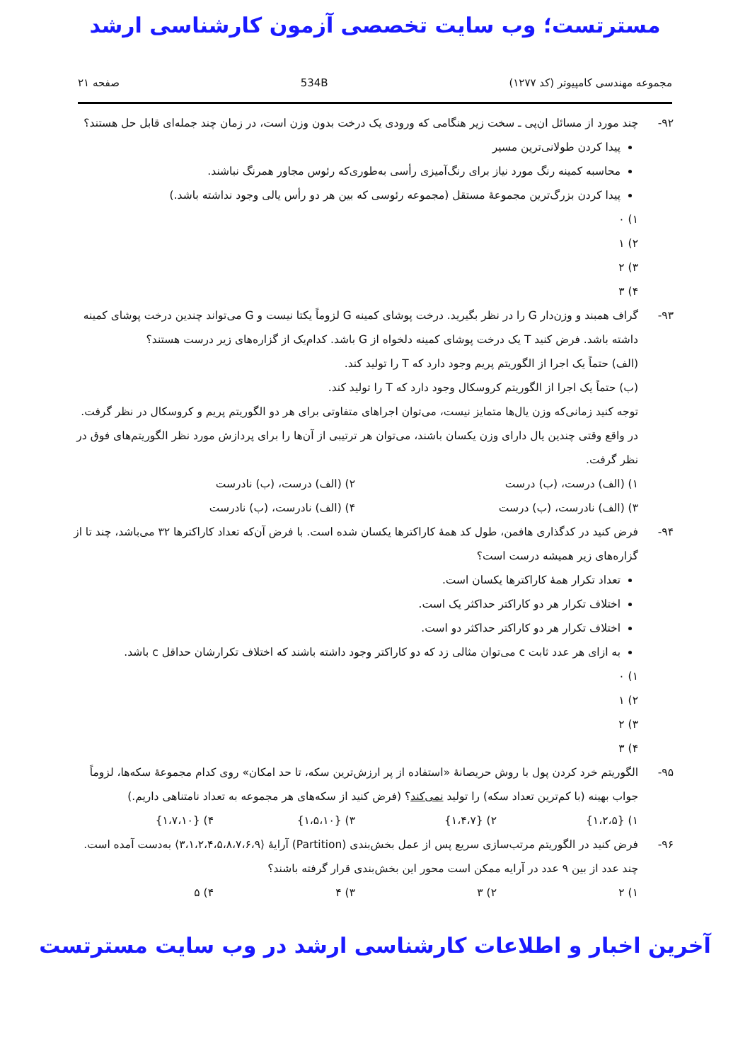مسترتست؛ وب سایت تخصصی آزمون کارشناسی ارشد
مجموعه مهندسی کامپیوتر (کد ۱۲۷۷) 534B صفحه ۲۱
۹۲- چند مورد از مسائل ان‌پی ـ سخت زیر هنگامی که ورودی یک درخت بدون وزن است، در زمان چند جمله‌ای قابل حل هستند؟
پیدا کردن طولانی‌ترین مسیر
محاسبه کمینه رنگ مورد نیاز برای رنگ‌آمیزی رأسی به‌طوری‌که رئوس مجاور همرنگ نباشند.
پیدا کردن بزرگ‌ترین مجموعهٔ مستقل (مجموعه رئوسی که بین هر دو رأس یالی وجود نداشته باشد.)
۱) ۰
۲) ۱
۳) ۲
۴) ۳
۹۳- گراف همبند و وزن‌دار G را در نظر بگیرید. درخت پوشای کمینه G لزوماً یکتا نیست و G می‌تواند چندین درخت پوشای کمینه داشته باشد. فرض کنید T یک درخت پوشای کمینه دلخواه از G باشد. کدام‌یک از گزاره‌های زیر درست هستند؟
(الف) حتماً یک اجرا از الگوریتم پریم وجود دارد که T را تولید کند.
(ب) حتماً یک اجرا از الگوریتم کروسکال وجود دارد که T را تولید کند.
توجه کنید زمانی‌که وزن یال‌ها متمایز نیست، می‌توان اجراهای متفاوتی برای هر دو الگوریتم پریم و کروسکال در نظر گرفت. در واقع وقتی چندین یال دارای وزن یکسان باشند، می‌توان هر ترتیبی از آن‌ها را برای پردازش مورد نظر الگوریتم‌های فوق در نظر گرفت.
۱) (الف) درست، (ب) درست ۲) (الف) درست، (ب) نادرست
۳) (الف) نادرست، (ب) درست ۴) (الف) نادرست، (ب) نادرست
۹۴- فرض کنید در کدگذاری هافمن، طول کد همهٔ کاراکترها یکسان شده است. با فرض آن‌که تعداد کاراکترها ۳۲ می‌باشد، چند تا از گزاره‌های زیر همیشه درست است؟
تعداد تکرار همهٔ کاراکترها یکسان است.
اختلاف تکرار هر دو کاراکتر حداکثر یک است.
اختلاف تکرار هر دو کاراکتر حداکثر دو است.
به ازای هر عدد ثابت c می‌توان مثالی زد که دو کاراکتر وجود داشته باشند که اختلاف تکرارشان حداقل c باشد.
۱) ۰
۲) ۱
۳) ۲
۴) ۳
۹۵- الگوریتم خرد کردن پول با روش حریصانهٔ «استفاده از پر ارزش‌ترین سکه، تا حد امکان» روی کدام مجموعهٔ سکه‌ها، لزوماً جواب بهینه (با کم‌ترین تعداد سکه) را تولید نمی‌کند؟ (فرض کنید از سکه‌های هر مجموعه به تعداد نامتناهی داریم.)
۱) {۱،۲،۵} ۲) {۱،۴،۷} ۳) {۱،۵،۱۰} ۴) {۱،۷،۱۰}
۹۶- فرض کنید در الگوریتم مرتب‌سازی سریع پس از عمل بخش‌بندی (Partition) آرایهٔ ⟨۳،۱،۲،۴،۵،۸،۷،۶،۹⟩ به‌دست آمده است. چند عدد از بین ۹ عدد در آرایه ممکن است محور این بخش‌بندی قرار گرفته باشند؟
۱) ۲ ۲) ۳ ۳) ۴ ۴) ۵
آخرین اخبار و اطلاعات کارشناسی ارشد در وب سایت مسترتست